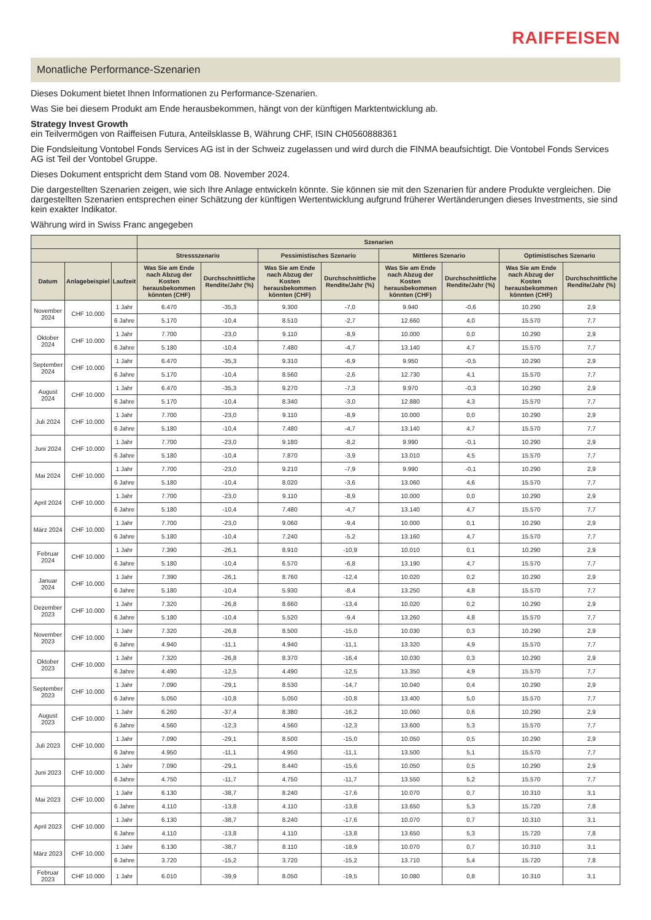RAIFFEISEN
Monatliche Performance-Szenarien
Dieses Dokument bietet Ihnen Informationen zu Performance-Szenarien.
Was Sie bei diesem Produkt am Ende herausbekommen, hängt von der künftigen Marktentwicklung ab.
Strategy Invest Growth
ein Teilvermögen von Raiffeisen Futura, Anteilsklasse B, Währung CHF, ISIN CH0560888361
Die Fondsleitung Vontobel Fonds Services AG ist in der Schweiz zugelassen und wird durch die FINMA beaufsichtigt. Die Vontobel Fonds Services AG ist Teil der Vontobel Gruppe.
Dieses Dokument entspricht dem Stand vom 08. November 2024.
Die dargestellten Szenarien zeigen, wie sich Ihre Anlage entwickeln könnte. Sie können sie mit den Szenarien für andere Produkte vergleichen. Die dargestellten Szenarien entsprechen einer Schätzung der künftigen Wertentwicklung aufgrund früherer Wertänderungen dieses Investments, sie sind kein exakter Indikator.
Währung wird in Swiss Franc angegeben
| | | | Szenarien | | | | | | | |
| --- | --- | --- | --- | --- | --- | --- | --- | --- | --- | --- |
| | | | Stressszenario | | Pessimistisches Szenario | | Mittleres Szenario | | Optimistisches Szenario | |
| Datum | Anlagebeispiel | Laufzeit | Was Sie am Ende nach Abzug der Kosten herausbekommen könnten (CHF) | Durchschnittliche Rendite/Jahr (%) | Was Sie am Ende nach Abzug der Kosten herausbekommen könnten (CHF) | Durchschnittliche Rendite/Jahr (%) | Was Sie am Ende nach Abzug der Kosten herausbekommen könnten (CHF) | Durchschnittliche Rendite/Jahr (%) | Was Sie am Ende nach Abzug der Kosten herausbekommen könnten (CHF) | Durchschnittliche Rendite/Jahr (%) |
| November 2024 | CHF 10.000 | 1 Jahr | 6.470 | -35,3 | 9.300 | -7,0 | 9.940 | -0,6 | 10.290 | 2,9 |
| | | 6 Jahre | 5.170 | -10,4 | 8.510 | -2,7 | 12.660 | 4,0 | 15.570 | 7,7 |
| Oktober 2024 | CHF 10.000 | 1 Jahr | 7.700 | -23,0 | 9.110 | -8,9 | 10.000 | 0,0 | 10.290 | 2,9 |
| | | 6 Jahre | 5.180 | -10,4 | 7.480 | -4,7 | 13.140 | 4,7 | 15.570 | 7,7 |
| September 2024 | CHF 10.000 | 1 Jahr | 6.470 | -35,3 | 9.310 | -6,9 | 9.950 | -0,5 | 10.290 | 2,9 |
| | | 6 Jahre | 5.170 | -10,4 | 8.560 | -2,6 | 12.730 | 4,1 | 15.570 | 7,7 |
| August 2024 | CHF 10.000 | 1 Jahr | 6.470 | -35,3 | 9.270 | -7,3 | 9.970 | -0,3 | 10.290 | 2,9 |
| | | 6 Jahre | 5.170 | -10,4 | 8.340 | -3,0 | 12.880 | 4,3 | 15.570 | 7,7 |
| Juli 2024 | CHF 10.000 | 1 Jahr | 7.700 | -23,0 | 9.110 | -8,9 | 10.000 | 0,0 | 10.290 | 2,9 |
| | | 6 Jahre | 5.180 | -10,4 | 7.480 | -4,7 | 13.140 | 4,7 | 15.570 | 7,7 |
| Juni 2024 | CHF 10.000 | 1 Jahr | 7.700 | -23,0 | 9.180 | -8,2 | 9.990 | -0,1 | 10.290 | 2,9 |
| | | 6 Jahre | 5.180 | -10,4 | 7.870 | -3,9 | 13.010 | 4,5 | 15.570 | 7,7 |
| Mai 2024 | CHF 10.000 | 1 Jahr | 7.700 | -23,0 | 9.210 | -7,9 | 9.990 | -0,1 | 10.290 | 2,9 |
| | | 6 Jahre | 5.180 | -10,4 | 8.020 | -3,6 | 13.060 | 4,6 | 15.570 | 7,7 |
| April 2024 | CHF 10.000 | 1 Jahr | 7.700 | -23,0 | 9.110 | -8,9 | 10.000 | 0,0 | 10.290 | 2,9 |
| | | 6 Jahre | 5.180 | -10,4 | 7.480 | -4,7 | 13.140 | 4,7 | 15.570 | 7,7 |
| März 2024 | CHF 10.000 | 1 Jahr | 7.700 | -23,0 | 9.060 | -9,4 | 10.000 | 0,1 | 10.290 | 2,9 |
| | | 6 Jahre | 5.180 | -10,4 | 7.240 | -5,2 | 13.160 | 4,7 | 15.570 | 7,7 |
| Februar 2024 | CHF 10.000 | 1 Jahr | 7.390 | -26,1 | 8.910 | -10,9 | 10.010 | 0,1 | 10.290 | 2,9 |
| | | 6 Jahre | 5.180 | -10,4 | 6.570 | -6,8 | 13.190 | 4,7 | 15.570 | 7,7 |
| Januar 2024 | CHF 10.000 | 1 Jahr | 7.390 | -26,1 | 8.760 | -12,4 | 10.020 | 0,2 | 10.290 | 2,9 |
| | | 6 Jahre | 5.180 | -10,4 | 5.930 | -8,4 | 13.250 | 4,8 | 15.570 | 7,7 |
| Dezember 2023 | CHF 10.000 | 1 Jahr | 7.320 | -26,8 | 8.660 | -13,4 | 10.020 | 0,2 | 10.290 | 2,9 |
| | | 6 Jahre | 5.180 | -10,4 | 5.520 | -9,4 | 13.260 | 4,8 | 15.570 | 7,7 |
| November 2023 | CHF 10.000 | 1 Jahr | 7.320 | -26,8 | 8.500 | -15,0 | 10.030 | 0,3 | 10.290 | 2,9 |
| | | 6 Jahre | 4.940 | -11,1 | 4.940 | -11,1 | 13.320 | 4,9 | 15.570 | 7,7 |
| Oktober 2023 | CHF 10.000 | 1 Jahr | 7.320 | -26,8 | 8.370 | -16,4 | 10.030 | 0,3 | 10.290 | 2,9 |
| | | 6 Jahre | 4.490 | -12,5 | 4.490 | -12,5 | 13.350 | 4,9 | 15.570 | 7,7 |
| September 2023 | CHF 10.000 | 1 Jahr | 7.090 | -29,1 | 8.530 | -14,7 | 10.040 | 0,4 | 10.290 | 2,9 |
| | | 6 Jahre | 5.050 | -10,8 | 5.050 | -10,8 | 13.400 | 5,0 | 15.570 | 7,7 |
| August 2023 | CHF 10.000 | 1 Jahr | 6.260 | -37,4 | 8.380 | -16,2 | 10.060 | 0,6 | 10.290 | 2,9 |
| | | 6 Jahre | 4.560 | -12,3 | 4.560 | -12,3 | 13.600 | 5,3 | 15.570 | 7,7 |
| Juli 2023 | CHF 10.000 | 1 Jahr | 7.090 | -29,1 | 8.500 | -15,0 | 10.050 | 0,5 | 10.290 | 2,9 |
| | | 6 Jahre | 4.950 | -11,1 | 4.950 | -11,1 | 13.500 | 5,1 | 15.570 | 7,7 |
| Juni 2023 | CHF 10.000 | 1 Jahr | 7.090 | -29,1 | 8.440 | -15,6 | 10.050 | 0,5 | 10.290 | 2,9 |
| | | 6 Jahre | 4.750 | -11,7 | 4.750 | -11,7 | 13.550 | 5,2 | 15.570 | 7,7 |
| Mai 2023 | CHF 10.000 | 1 Jahr | 6.130 | -38,7 | 8.240 | -17,6 | 10.070 | 0,7 | 10.310 | 3,1 |
| | | 6 Jahre | 4.110 | -13,8 | 4.110 | -13,8 | 13.650 | 5,3 | 15.720 | 7,8 |
| April 2023 | CHF 10.000 | 1 Jahr | 6.130 | -38,7 | 8.240 | -17,6 | 10.070 | 0,7 | 10.310 | 3,1 |
| | | 6 Jahre | 4.110 | -13,8 | 4.110 | -13,8 | 13.650 | 5,3 | 15.720 | 7,8 |
| März 2023 | CHF 10.000 | 1 Jahr | 6.130 | -38,7 | 8.110 | -18,9 | 10.070 | 0,7 | 10.310 | 3,1 |
| | | 6 Jahre | 3.720 | -15,2 | 3.720 | -15,2 | 13.710 | 5,4 | 15.720 | 7,8 |
| Februar 2023 | CHF 10.000 | 1 Jahr | 6.010 | -39,9 | 8.050 | -19,5 | 10.080 | 0,8 | 10.310 | 3,1 |